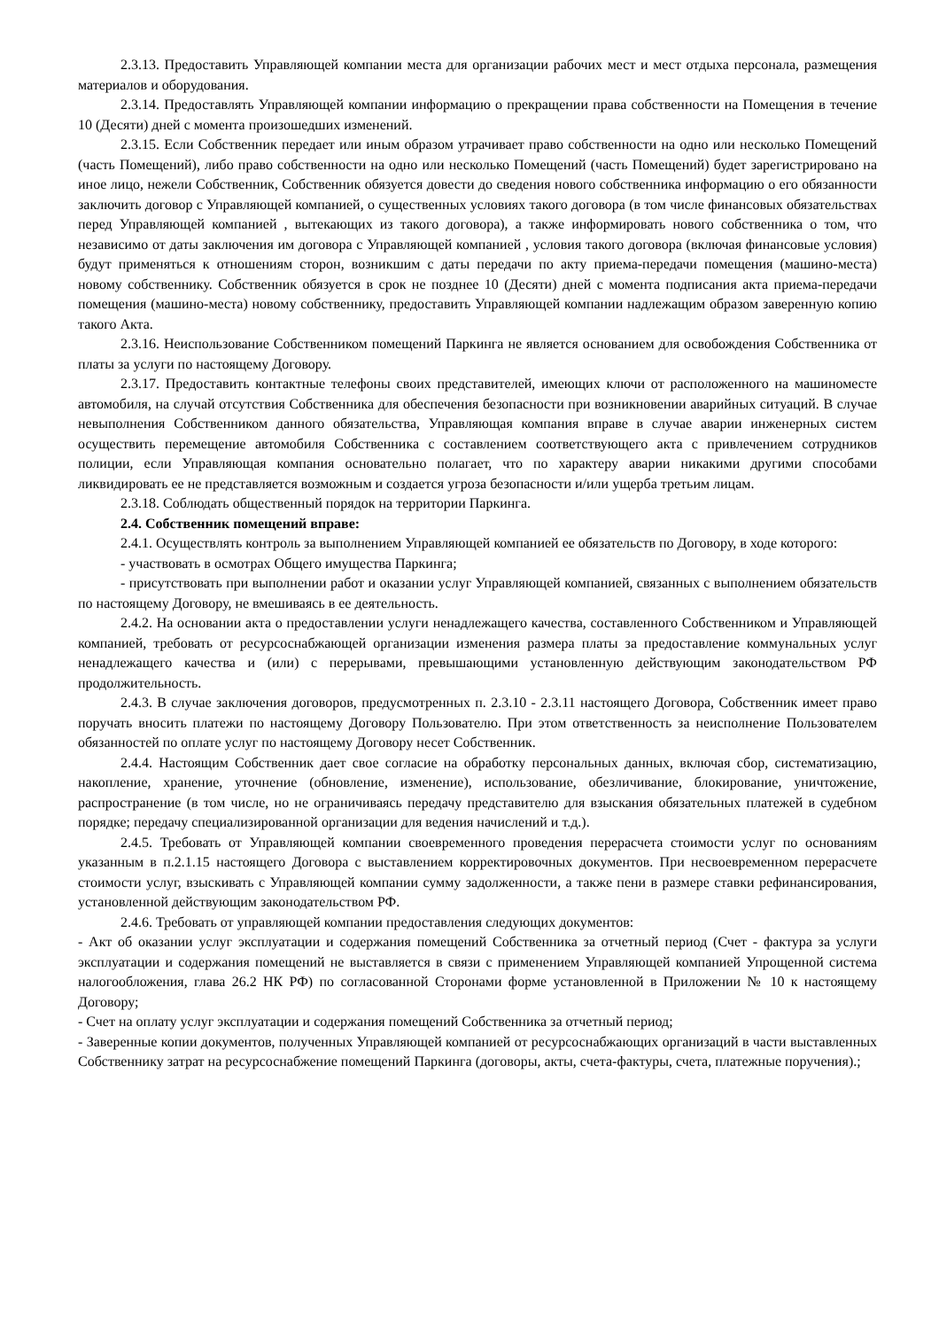2.3.13. Предоставить Управляющей компании места для организации рабочих мест и мест отдыха персонала, размещения материалов и оборудования.
2.3.14. Предоставлять Управляющей компании информацию о прекращении права собственности на Помещения в течение 10 (Десяти) дней с момента произошедших изменений.
2.3.15. Если Собственник передает или иным образом утрачивает право собственности на одно или несколько Помещений (часть Помещений), либо право собственности на одно или несколько Помещений (часть Помещений) будет зарегистрировано на иное лицо, нежели Собственник, Собственник обязуется довести до сведения нового собственника информацию о его обязанности заключить договор с Управляющей компанией, о существенных условиях такого договора (в том числе финансовых обязательствах перед Управляющей компанией , вытекающих из такого договора), а также информировать нового собственника о том, что независимо от даты заключения им договора с Управляющей компанией , условия такого договора (включая финансовые условия) будут применяться к отношениям сторон, возникшим с даты передачи по акту приема-передачи помещения (машино-места) новому собственнику. Собственник обязуется в срок не позднее 10 (Десяти) дней с момента подписания акта приема-передачи помещения (машино-места) новому собственнику, предоставить Управляющей компании надлежащим образом заверенную копию такого Акта.
2.3.16. Неиспользование Собственником помещений Паркинга не является основанием для освобождения Собственника от платы за услуги по настоящему Договору.
2.3.17. Предоставить контактные телефоны своих представителей, имеющих ключи от расположенного на машиноместе автомобиля, на случай отсутствия Собственника для обеспечения безопасности при возникновении аварийных ситуаций. В случае невыполнения Собственником данного обязательства, Управляющая компания вправе в случае аварии инженерных систем осуществить перемещение автомобиля Собственника с составлением соответствующего акта с привлечением сотрудников полиции, если Управляющая компания основательно полагает, что по характеру аварии никакими другими способами ликвидировать ее не представляется возможным и создается угроза безопасности и/или ущерба третьим лицам.
2.3.18. Соблюдать общественный порядок на территории Паркинга.
2.4. Собственник помещений вправе:
2.4.1. Осуществлять контроль за выполнением Управляющей компанией ее обязательств по Договору, в ходе которого:
- участвовать в осмотрах Общего имущества Паркинга;
- присутствовать при выполнении работ и оказании услуг Управляющей компанией, связанных с выполнением обязательств по настоящему Договору, не вмешиваясь в ее деятельность.
2.4.2. На основании акта о предоставлении услуги ненадлежащего качества, составленного Собственником и Управляющей компанией, требовать от ресурсоснабжающей организации изменения размера платы за предоставление коммунальных услуг ненадлежащего качества и (или) с перерывами, превышающими установленную действующим законодательством РФ продолжительность.
2.4.3. В случае заключения договоров, предусмотренных п. 2.3.10 - 2.3.11 настоящего Договора, Собственник имеет право поручать вносить платежи по настоящему Договору Пользователю. При этом ответственность за неисполнение Пользователем обязанностей по оплате услуг по настоящему Договору несет Собственник.
2.4.4. Настоящим Собственник дает свое согласие на обработку персональных данных, включая сбор, систематизацию, накопление, хранение, уточнение (обновление, изменение), использование, обезличивание, блокирование, уничтожение, распространение (в том числе, но не ограничиваясь передачу представителю для взыскания обязательных платежей в судебном порядке; передачу специализированной организации для ведения начислений и т.д.).
2.4.5. Требовать от Управляющей компании своевременного проведения перерасчета стоимости услуг по основаниям указанным в п.2.1.15 настоящего Договора с выставлением корректировочных документов. При несвоевременном перерасчете стоимости услуг, взыскивать с Управляющей компании сумму задолженности, а также пени в размере ставки рефинансирования, установленной действующим законодательством РФ.
2.4.6. Требовать от управляющей компании предоставления следующих документов:
- Акт об оказании услуг эксплуатации и содержания помещений Собственника за отчетный период (Счет - фактура за услуги эксплуатации и содержания помещений не выставляется в связи с применением Управляющей компанией Упрощенной система налогообложения, глава 26.2 НК РФ) по согласованной Сторонами форме установленной в Приложении № 10 к настоящему Договору;
- Счет на оплату услуг эксплуатации и содержания помещений Собственника за отчетный период;
- Заверенные копии документов, полученных Управляющей компанией от ресурсоснабжающих организаций в части выставленных Собственнику затрат на ресурсоснабжение помещений Паркинга (договоры, акты, счета-фактуры, счета, платежные поручения).;